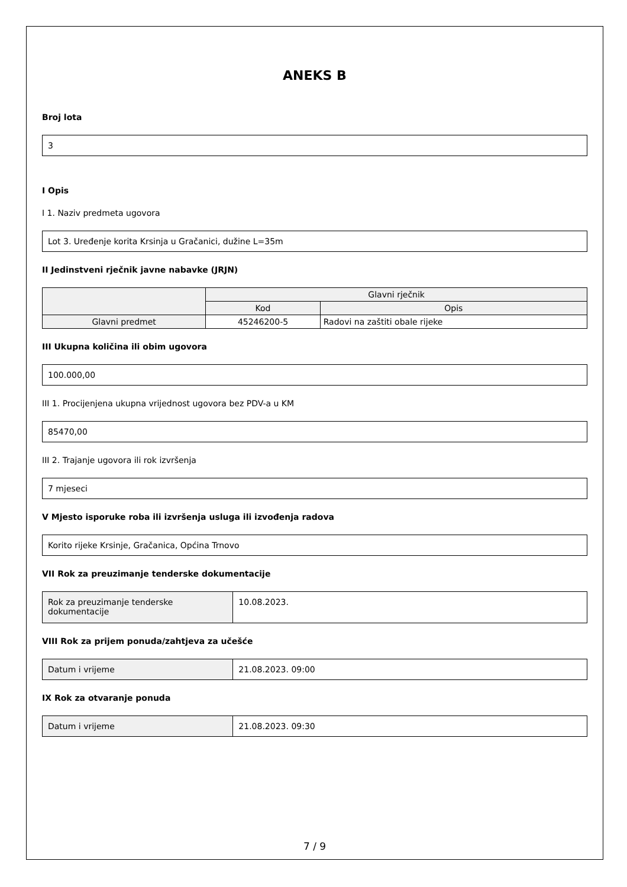ANEKS B
Broj lota
3
I Opis
I 1. Naziv predmeta ugovora
Lot 3. Uređenje korita Krsinja u Gračanici, dužine L=35m
II Jedinstveni rječnik javne nabavke (JRJN)
| | Glavni rječnik | |
| --- | --- | --- |
| | Kod | Opis |
| Glavni predmet | 45246200-5 | Radovi na zaštiti obale rijeke |
III Ukupna količina ili obim ugovora
100.000,00
III 1. Procijenjena ukupna vrijednost ugovora bez PDV-a u KM
85470,00
III 2. Trajanje ugovora ili rok izvršenja
7 mjeseci
V Mjesto isporuke roba ili izvršenja usluga ili izvođenja radova
Korito rijeke Krsinje, Gračanica, Općina Trnovo
VII Rok za preuzimanje tenderske dokumentacije
| Rok za preuzimanje tenderske dokumentacije | 10.08.2023. |
VIII Rok za prijem ponuda/zahtjeva za učešće
| Datum i vrijeme | 21.08.2023. 09:00 |
IX Rok za otvaranje ponuda
| Datum i vrijeme | 21.08.2023. 09:30 |
7 / 9